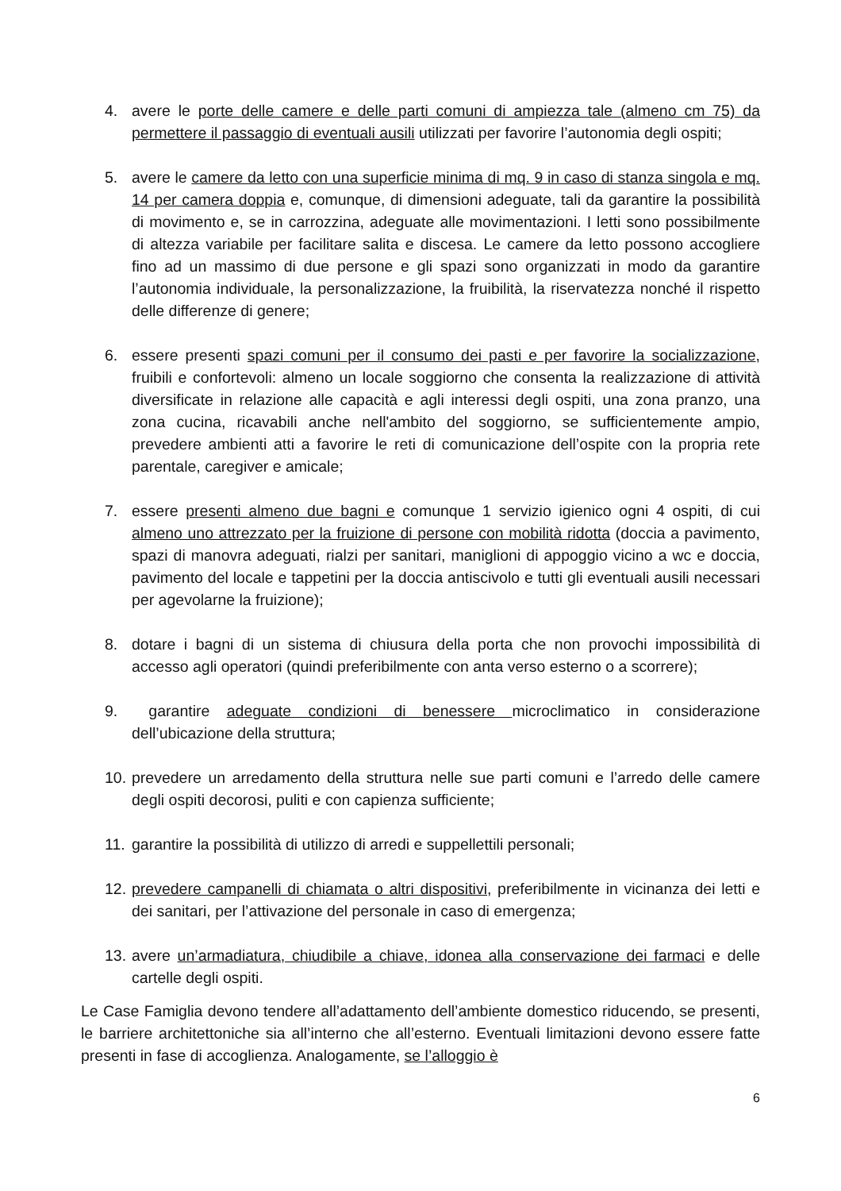4. avere le porte delle camere e delle parti comuni di ampiezza tale (almeno cm 75) da permettere il passaggio di eventuali ausili utilizzati per favorire l’autonomia degli ospiti;
5. avere le camere da letto con una superficie minima di mq. 9 in caso di stanza singola e mq. 14 per camera doppia e, comunque, di dimensioni adeguate, tali da garantire la possibilità di movimento e, se in carrozzina, adeguate alle movimentazioni. I letti sono possibilmente di altezza variabile per facilitare salita e discesa. Le camere da letto possono accogliere fino ad un massimo di due persone e gli spazi sono organizzati in modo da garantire l’autonomia individuale, la personalizzazione, la fruibilità, la riservatezza nonché il rispetto delle differenze di genere;
6. essere presenti spazi comuni per il consumo dei pasti e per favorire la socializzazione, fruibili e confortevoli: almeno un locale soggiorno che consenta la realizzazione di attività diversificate in relazione alle capacità e agli interessi degli ospiti, una zona pranzo, una zona cucina, ricavabili anche nell'ambito del soggiorno, se sufficientemente ampio, prevedere ambienti atti a favorire le reti di comunicazione dell’ospite con la propria rete parentale, caregiver e amicale;
7. essere presenti almeno due bagni e comunque 1 servizio igienico ogni 4 ospiti, di cui almeno uno attrezzato per la fruizione di persone con mobilità ridotta (doccia a pavimento, spazi di manovra adeguati, rialzi per sanitari, maniglioni di appoggio vicino a wc e doccia, pavimento del locale e tappetini per la doccia antiscivolo e tutti gli eventuali ausili necessari per agevolarne la fruizione);
8. dotare i bagni di un sistema di chiusura della porta che non provochi impossibilità di accesso agli operatori (quindi preferibilmente con anta verso esterno o a scorrere);
9. garantire adeguate condizioni di benessere microclimatico in considerazione dell’ubicazione della struttura;
10. prevedere un arredamento della struttura nelle sue parti comuni e l’arredo delle camere degli ospiti decorosi, puliti e con capienza sufficiente;
11. garantire la possibilità di utilizzo di arredi e suppellettili personali;
12. prevedere campanelli di chiamata o altri dispositivi, preferibilmente in vicinanza dei letti e dei sanitari, per l’attivazione del personale in caso di emergenza;
13. avere un’armadiatura, chiudibile a chiave, idonea alla conservazione dei farmaci e delle cartelle degli ospiti.
Le Case Famiglia devono tendere all’adattamento dell’ambiente domestico riducendo, se presenti, le barriere architettoniche sia all’interno che all’esterno. Eventuali limitazioni devono essere fatte presenti in fase di accoglienza. Analogamente, se l’alloggio è
6